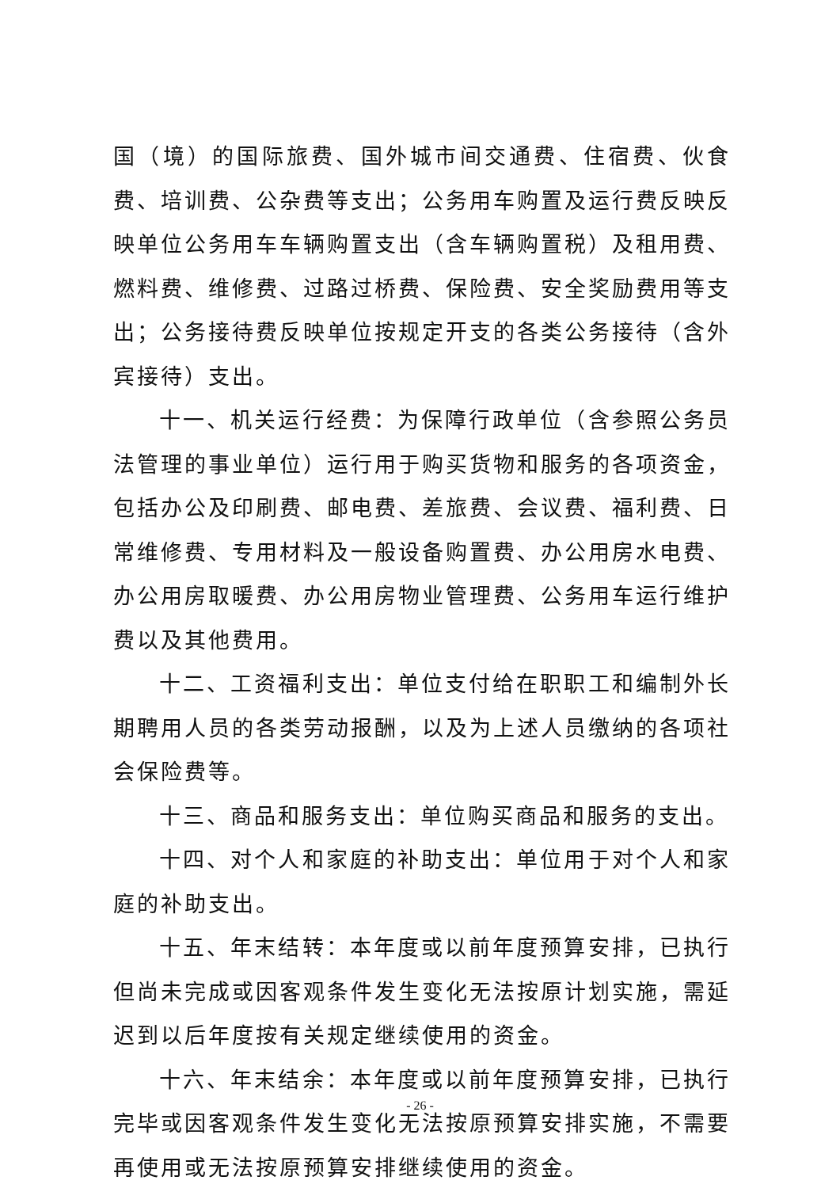国（境）的国际旅费、国外城市间交通费、住宿费、伙食费、培训费、公杂费等支出；公务用车购置及运行费反映反映单位公务用车车辆购置支出（含车辆购置税）及租用费、燃料费、维修费、过路过桥费、保险费、安全奖励费用等支出；公务接待费反映单位按规定开支的各类公务接待（含外宾接待）支出。
十一、机关运行经费：为保障行政单位（含参照公务员法管理的事业单位）运行用于购买货物和服务的各项资金，包括办公及印刷费、邮电费、差旅费、会议费、福利费、日常维修费、专用材料及一般设备购置费、办公用房水电费、办公用房取暖费、办公用房物业管理费、公务用车运行维护费以及其他费用。
十二、工资福利支出：单位支付给在职职工和编制外长期聘用人员的各类劳动报酬，以及为上述人员缴纳的各项社会保险费等。
十三、商品和服务支出：单位购买商品和服务的支出。
十四、对个人和家庭的补助支出：单位用于对个人和家庭的补助支出。
十五、年末结转：本年度或以前年度预算安排，已执行但尚未完成或因客观条件发生变化无法按原计划实施，需延迟到以后年度按有关规定继续使用的资金。
十六、年末结余：本年度或以前年度预算安排，已执行完毕或因客观条件发生变化无法按原预算安排实施，不需要再使用或无法按原预算安排继续使用的资金。
- 26 -